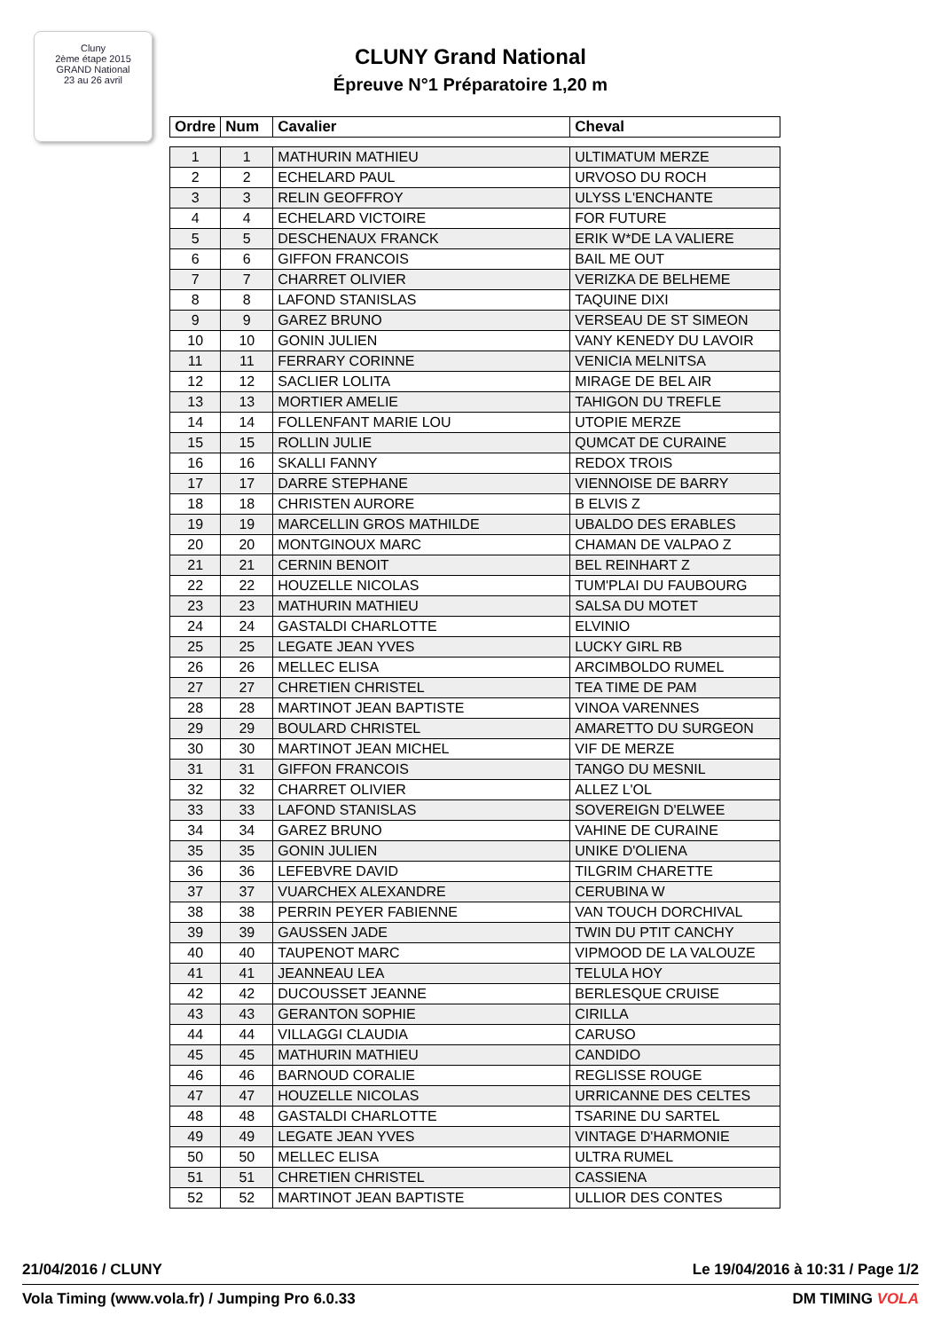Cluny
2ème étape 2015
GRAND National
23 au 26 avril
CLUNY Grand National
Épreuve N°1 Préparatoire 1,20 m
| Ordre | Num | Cavalier | Cheval |
| --- | --- | --- | --- |
| 1 | 1 | MATHURIN MATHIEU | ULTIMATUM MERZE |
| 2 | 2 | ECHELARD PAUL | URVOSO DU ROCH |
| 3 | 3 | RELIN GEOFFROY | ULYSS L'ENCHANTE |
| 4 | 4 | ECHELARD VICTOIRE | FOR FUTURE |
| 5 | 5 | DESCHENAUX FRANCK | ERIK W*DE LA VALIERE |
| 6 | 6 | GIFFON FRANCOIS | BAIL ME OUT |
| 7 | 7 | CHARRET OLIVIER | VERIZKA DE BELHEME |
| 8 | 8 | LAFOND STANISLAS | TAQUINE DIXI |
| 9 | 9 | GAREZ BRUNO | VERSEAU DE ST SIMEON |
| 10 | 10 | GONIN JULIEN | VANY KENEDY DU LAVOIR |
| 11 | 11 | FERRARY CORINNE | VENICIA MELNITSA |
| 12 | 12 | SACLIER LOLITA | MIRAGE DE BEL AIR |
| 13 | 13 | MORTIER AMELIE | TAHIGON DU TREFLE |
| 14 | 14 | FOLLENFANT MARIE LOU | UTOPIE MERZE |
| 15 | 15 | ROLLIN JULIE | QUMCAT DE CURAINE |
| 16 | 16 | SKALLI FANNY | REDOX TROIS |
| 17 | 17 | DARRE STEPHANE | VIENNOISE DE BARRY |
| 18 | 18 | CHRISTEN AURORE | B ELVIS Z |
| 19 | 19 | MARCELLIN GROS MATHILDE | UBALDO DES ERABLES |
| 20 | 20 | MONTGINOUX MARC | CHAMAN DE VALPAO Z |
| 21 | 21 | CERNIN BENOIT | BEL REINHART Z |
| 22 | 22 | HOUZELLE NICOLAS | TUM'PLAI DU FAUBOURG |
| 23 | 23 | MATHURIN MATHIEU | SALSA DU MOTET |
| 24 | 24 | GASTALDI CHARLOTTE | ELVINIO |
| 25 | 25 | LEGATE JEAN YVES | LUCKY GIRL RB |
| 26 | 26 | MELLEC ELISA | ARCIMBOLDO RUMEL |
| 27 | 27 | CHRETIEN CHRISTEL | TEA TIME DE PAM |
| 28 | 28 | MARTINOT JEAN BAPTISTE | VINOA VARENNES |
| 29 | 29 | BOULARD CHRISTEL | AMARETTO DU SURGEON |
| 30 | 30 | MARTINOT JEAN MICHEL | VIF DE MERZE |
| 31 | 31 | GIFFON FRANCOIS | TANGO DU MESNIL |
| 32 | 32 | CHARRET OLIVIER | ALLEZ L'OL |
| 33 | 33 | LAFOND STANISLAS | SOVEREIGN D'ELWEE |
| 34 | 34 | GAREZ BRUNO | VAHINE DE CURAINE |
| 35 | 35 | GONIN JULIEN | UNIKE D'OLIENA |
| 36 | 36 | LEFEBVRE DAVID | TILGRIM CHARETTE |
| 37 | 37 | VUARCHEX ALEXANDRE | CERUBINA W |
| 38 | 38 | PERRIN PEYER FABIENNE | VAN TOUCH DORCHIVAL |
| 39 | 39 | GAUSSEN JADE | TWIN DU PTIT CANCHY |
| 40 | 40 | TAUPENOT MARC | VIPMOOD DE LA VALOUZE |
| 41 | 41 | JEANNEAU LEA | TELULA HOY |
| 42 | 42 | DUCOUSSET JEANNE | BERLESQUE CRUISE |
| 43 | 43 | GERANTON SOPHIE | CIRILLA |
| 44 | 44 | VILLAGGI CLAUDIA | CARUSO |
| 45 | 45 | MATHURIN MATHIEU | CANDIDO |
| 46 | 46 | BARNOUD CORALIE | REGLISSE ROUGE |
| 47 | 47 | HOUZELLE NICOLAS | URRICANNE DES CELTES |
| 48 | 48 | GASTALDI CHARLOTTE | TSARINE DU SARTEL |
| 49 | 49 | LEGATE JEAN YVES | VINTAGE D'HARMONIE |
| 50 | 50 | MELLEC ELISA | ULTRA RUMEL |
| 51 | 51 | CHRETIEN CHRISTEL | CASSIENA |
| 52 | 52 | MARTINOT JEAN BAPTISTE | ULLIOR DES CONTES |
21/04/2016 / CLUNY Le 19/04/2016 à 10:31 / Page 1/2
Vola Timing (www.vola.fr) / Jumping Pro 6.0.33 DM TIMING VOLA